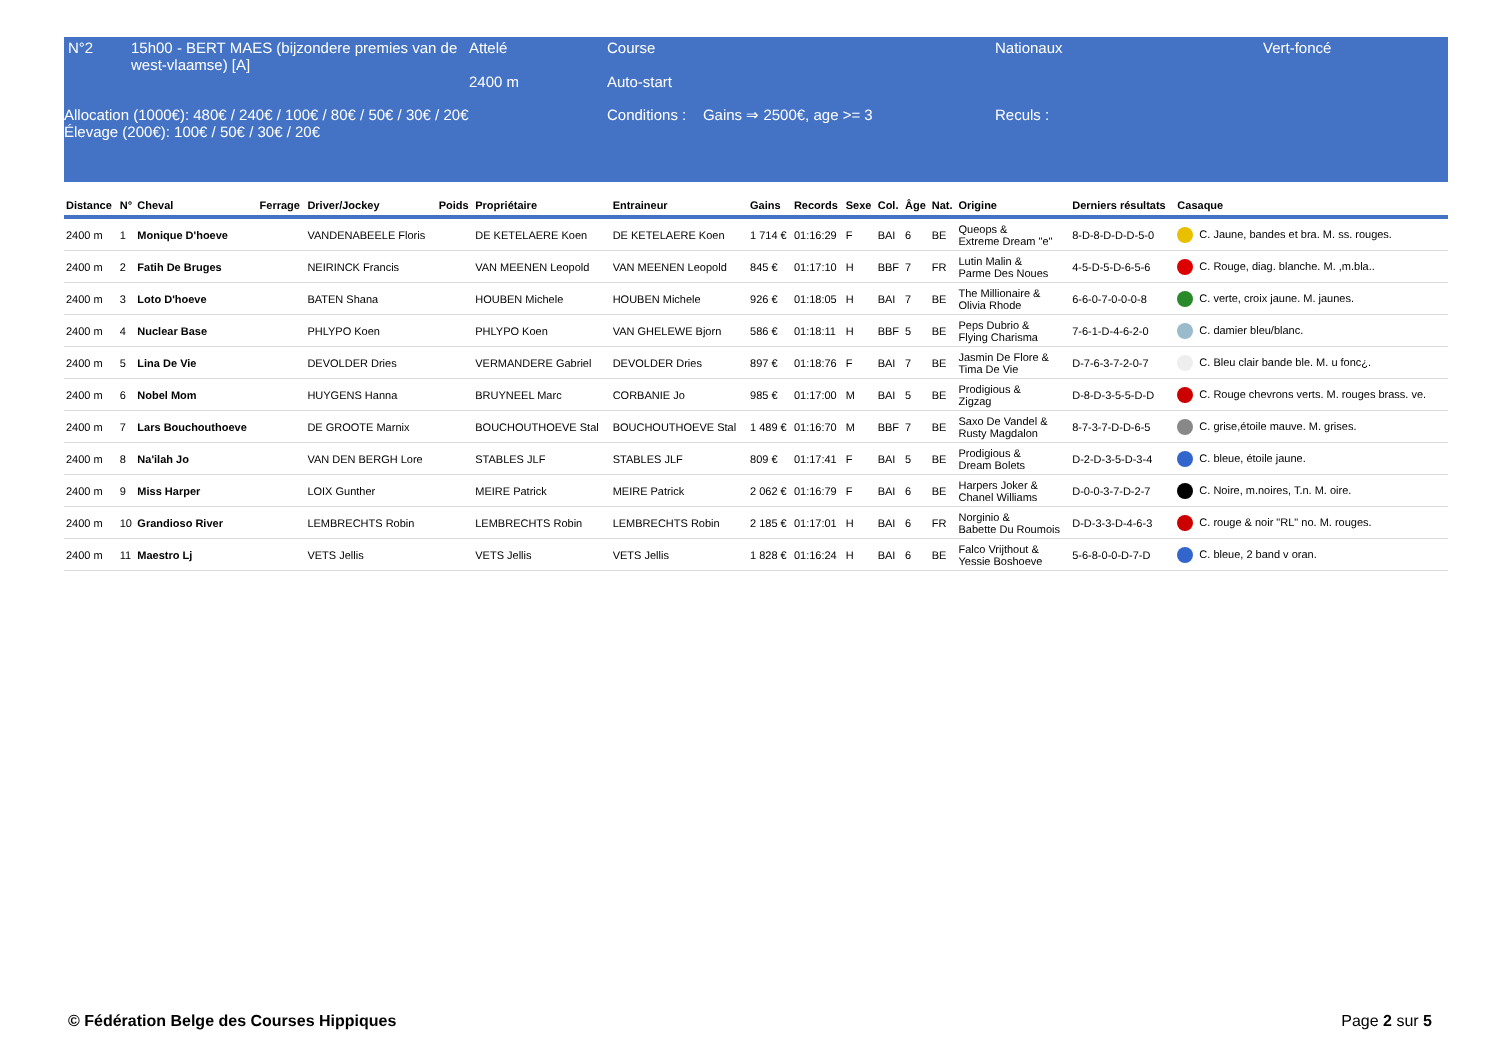| N°2 | 15h00 - BERT MAES (bijzondere premies van de west-vlaamse) [A] | Attelé 2400 m | Course Auto-start | Nationaux | Vert-foncé |
| Allocation (1000€): 480€ / 240€ / 100€ / 80€ / 50€ / 30€ / 20€ Élevage (200€): 100€ / 50€ / 30€ / 20€ | | | Conditions : Gains ⇒ 2500€, age >= 3 | Reculs : | |
| Distance | N° | Cheval | Ferrage | Driver/Jockey | Poids | Propriétaire | Entraineur | Gains | Records | Sexe | Col. | Âge | Nat. | Origine | Derniers résultats | Casaque |
| --- | --- | --- | --- | --- | --- | --- | --- | --- | --- | --- | --- | --- | --- | --- | --- | --- |
| 2400 m | 1 | Monique D'hoeve | | VANDENABEELE Floris | | DE KETELAERE Koen | DE KETELAERE Koen | 1 714 € | 01:16:29 | F | BAI | 6 | BE | Queops & Extreme Dream "e" | 8-D-8-D-D-D-5-0 | C. Jaune, bandes et bra. M. ss. rouges. |
| 2400 m | 2 | Fatih De Bruges | | NEIRINCK Francis | | VAN MEENEN Leopold | VAN MEENEN Leopold | 845 € | 01:17:10 | H | BBF | 7 | FR | Lutin Malin & Parme Des Noues | 4-5-D-5-D-6-5-6 | C. Rouge, diag. blanche. M. ,m.bla.. |
| 2400 m | 3 | Loto D'hoeve | | BATEN Shana | | HOUBEN Michele | HOUBEN Michele | 926 € | 01:18:05 | H | BAI | 7 | BE | The Millionaire & Olivia Rhode | 6-6-0-7-0-0-0-8 | C. verte, croix jaune. M. jaunes. |
| 2400 m | 4 | Nuclear Base | | PHLYPO Koen | | PHLYPO Koen | VAN GHELEWE Bjorn | 586 € | 01:18:11 | H | BBF | 5 | BE | Peps Dubrio & Flying Charisma | 7-6-1-D-4-6-2-0 | C. damier bleu/blanc. |
| 2400 m | 5 | Lina De Vie | | DEVOLDER Dries | | VERMANDERE Gabriel | DEVOLDER Dries | 897 € | 01:18:76 | F | BAI | 7 | BE | Jasmin De Flore & Tima De Vie | D-7-6-3-7-2-0-7 | C. Bleu clair bande ble. M. u fonc¿. |
| 2400 m | 6 | Nobel Mom | | HUYGENS Hanna | | BRUYNEEL Marc | CORBANIE Jo | 985 € | 01:17:00 | M | BAI | 5 | BE | Prodigious & Zigzag | D-8-D-3-5-5-D-D | C. Rouge chevrons verts. M. rouges brass. ve. |
| 2400 m | 7 | Lars Bouchouthoeve | | DE GROOTE Marnix | | BOUCHOUTHOEVE Stal | BOUCHOUTHOEVE Stal | 1 489 € | 01:16:70 | M | BBF | 7 | BE | Saxo De Vandel & Rusty Magdalon | 8-7-3-7-D-D-6-5 | C. grise,étoile mauve. M. grises. |
| 2400 m | 8 | Na'ilah Jo | | VAN DEN BERGH Lore | | STABLES JLF | STABLES JLF | 809 € | 01:17:41 | F | BAI | 5 | BE | Prodigious & Dream Bolets | D-2-D-3-5-D-3-4 | C. bleue, étoile jaune. |
| 2400 m | 9 | Miss Harper | | LOIX Gunther | | MEIRE Patrick | MEIRE Patrick | 2 062 € | 01:16:79 | F | BAI | 6 | BE | Harpers Joker & Chanel Williams | D-0-0-3-7-D-2-7 | C. Noire, m.noires, T.n. M. oire. |
| 2400 m | 10 | Grandioso River | | LEMBRECHTS Robin | | LEMBRECHTS Robin | LEMBRECHTS Robin | 2 185 € | 01:17:01 | H | BAI | 6 | FR | Norginio & Babette Du Roumois | D-D-3-3-D-4-6-3 | C. rouge & noir "RL" no. M. rouges. |
| 2400 m | 11 | Maestro Lj | | VETS Jellis | | VETS Jellis | VETS Jellis | 1 828 € | 01:16:24 | H | BAI | 6 | BE | Falco Vrijthout & Yessie Boshoeve | 5-6-8-0-0-D-7-D | C. bleue, 2 band v oran. |
© Fédération Belge des Courses Hippiques Page 2 sur 5